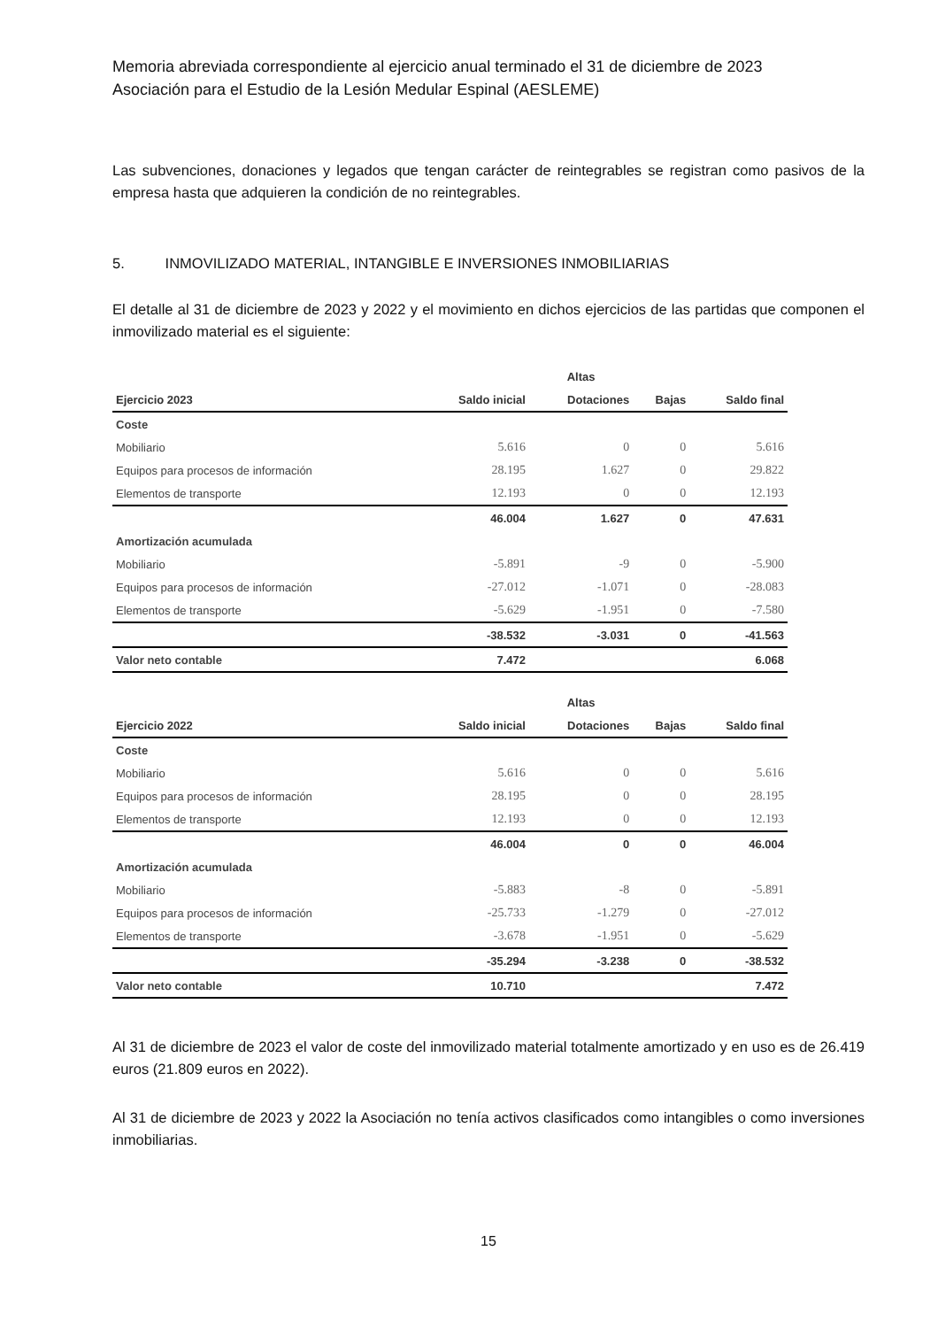Memoria abreviada correspondiente al ejercicio anual terminado el 31 de diciembre de 2023
Asociación para el Estudio de la Lesión Medular Espinal (AESLEME)
Las subvenciones, donaciones y legados que tengan carácter de reintegrables se registran como pasivos de la empresa hasta que adquieren la condición de no reintegrables.
5. INMOVILIZADO MATERIAL, INTANGIBLE E INVERSIONES INMOBILIARIAS
El detalle al 31 de diciembre de 2023 y 2022 y el movimiento en dichos ejercicios de las partidas que componen el inmovilizado material es el siguiente:
| | | Altas | | |
| --- | --- | --- | --- | --- |
| Ejercicio 2023 | Saldo inicial | Dotaciones | Bajas | Saldo final |
| Coste | | | | |
| Mobiliario | 5.616 | 0 | 0 | 5.616 |
| Equipos para procesos de información | 28.195 | 1.627 | 0 | 29.822 |
| Elementos de transporte | 12.193 | 0 | 0 | 12.193 |
| | 46.004 | 1.627 | 0 | 47.631 |
| Amortización acumulada | | | | |
| Mobiliario | -5.891 | -9 | 0 | -5.900 |
| Equipos para procesos de información | -27.012 | -1.071 | 0 | -28.083 |
| Elementos de transporte | -5.629 | -1.951 | 0 | -7.580 |
| | -38.532 | -3.031 | 0 | -41.563 |
| Valor neto contable | 7.472 | | | 6.068 |
| | | Altas | | |
| --- | --- | --- | --- | --- |
| Ejercicio 2022 | Saldo inicial | Dotaciones | Bajas | Saldo final |
| Coste | | | | |
| Mobiliario | 5.616 | 0 | 0 | 5.616 |
| Equipos para procesos de información | 28.195 | 0 | 0 | 28.195 |
| Elementos de transporte | 12.193 | 0 | 0 | 12.193 |
| | 46.004 | 0 | 0 | 46.004 |
| Amortización acumulada | | | | |
| Mobiliario | -5.883 | -8 | 0 | -5.891 |
| Equipos para procesos de información | -25.733 | -1.279 | 0 | -27.012 |
| Elementos de transporte | -3.678 | -1.951 | 0 | -5.629 |
| | -35.294 | -3.238 | 0 | -38.532 |
| Valor neto contable | 10.710 | | | 7.472 |
Al 31 de diciembre de 2023 el valor de coste del inmovilizado material totalmente amortizado y en uso es de 26.419 euros (21.809 euros en 2022).
Al 31 de diciembre de 2023 y 2022 la Asociación no tenía activos clasificados como intangibles o como inversiones inmobiliarias.
15